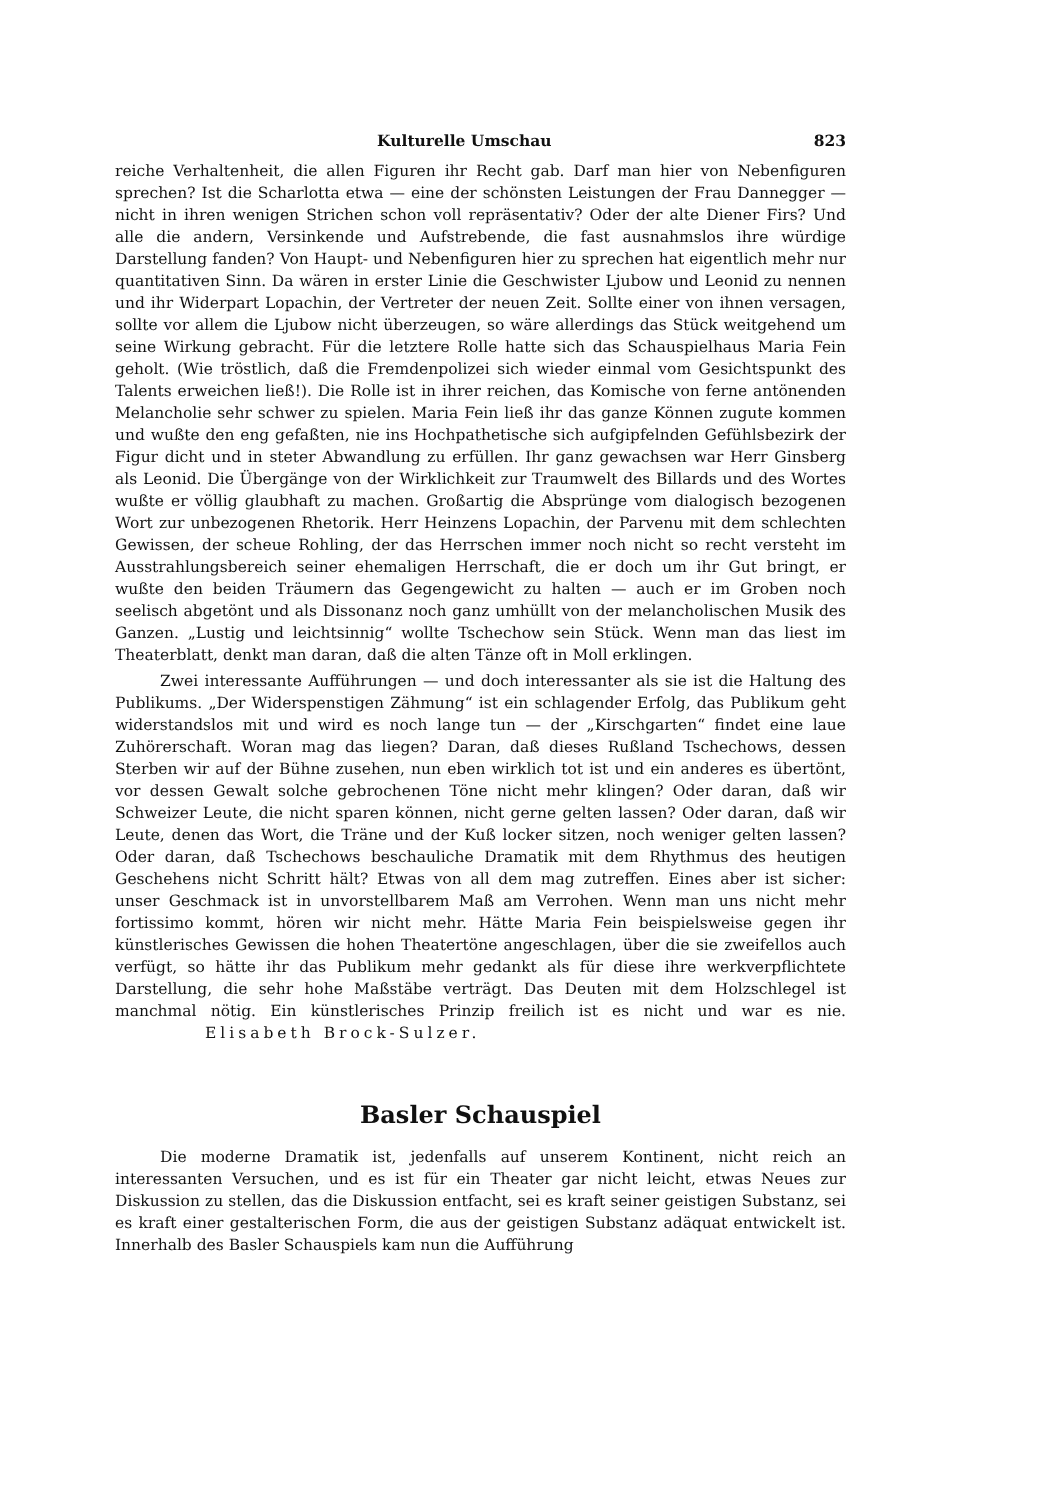Kulturelle Umschau 823
reiche Verhaltenheit, die allen Figuren ihr Recht gab. Darf man hier von Nebenfiguren sprechen? Ist die Scharlotta etwa — eine der schönsten Leistungen der Frau Dannegger — nicht in ihren wenigen Strichen schon voll repräsentativ? Oder der alte Diener Firs? Und alle die andern, Versinkende und Aufstrebende, die fast ausnahmslos ihre würdige Darstellung fanden? Von Haupt- und Nebenfiguren hier zu sprechen hat eigentlich mehr nur quantitativen Sinn. Da wären in erster Linie die Geschwister Ljubow und Leonid zu nennen und ihr Widerpart Lopachin, der Vertreter der neuen Zeit. Sollte einer von ihnen versagen, sollte vor allem die Ljubow nicht überzeugen, so wäre allerdings das Stück weitgehend um seine Wirkung gebracht. Für die letztere Rolle hatte sich das Schauspielhaus Maria Fein geholt. (Wie tröstlich, daß die Fremdenpolizei sich wieder einmal vom Gesichtspunkt des Talents erweichen ließ!). Die Rolle ist in ihrer reichen, das Komische von ferne antönenden Melancholie sehr schwer zu spielen. Maria Fein ließ ihr das ganze Können zugute kommen und wußte den eng gefaßten, nie ins Hochpathetische sich aufgipfelnden Gefühlsbezirk der Figur dicht und in steter Abwandlung zu erfüllen. Ihr ganz gewachsen war Herr Ginsberg als Leonid. Die Übergänge von der Wirklichkeit zur Traumwelt des Billards und des Wortes wußte er völlig glaubhaft zu machen. Großartig die Absprünge vom dialogisch bezogenen Wort zur unbezogenen Rhetorik. Herr Heinzens Lopachin, der Parvenu mit dem schlechten Gewissen, der scheue Rohling, der das Herrschen immer noch nicht so recht versteht im Ausstrahlungsbereich seiner ehemaligen Herrschaft, die er doch um ihr Gut bringt, er wußte den beiden Träumern das Gegengewicht zu halten — auch er im Groben noch seelisch abgetönt und als Dissonanz noch ganz umhüllt von der melancholischen Musik des Ganzen. „Lustig und leichtsinnig“ wollte Tschechow sein Stück. Wenn man das liest im Theaterblatt, denkt man daran, daß die alten Tänze oft in Moll erklingen.
Zwei interessante Aufführungen — und doch interessanter als sie ist die Haltung des Publikums. „Der Widerspenstigen Zähmung“ ist ein schlagender Erfolg, das Publikum geht widerstandslos mit und wird es noch lange tun — der „Kirschgarten“ findet eine laue Zuhörerschaft. Woran mag das liegen? Daran, daß dieses Rußland Tschechows, dessen Sterben wir auf der Bühne zusehen, nun eben wirklich tot ist und ein anderes es übertönt, vor dessen Gewalt solche gebrochenen Töne nicht mehr klingen? Oder daran, daß wir Schweizer Leute, die nicht sparen können, nicht gerne gelten lassen? Oder daran, daß wir Leute, denen das Wort, die Träne und der Kuß locker sitzen, noch weniger gelten lassen? Oder daran, daß Tschechows beschauliche Dramatik mit dem Rhythmus des heutigen Geschehens nicht Schritt hält? Etwas von all dem mag zutreffen. Eines aber ist sicher: unser Geschmack ist in unvorstellbarem Maß am Verrohen. Wenn man uns nicht mehr fortissimo kommt, hören wir nicht mehr. Hätte Maria Fein beispielsweise gegen ihr künstlerisches Gewissen die hohen Theatertöne angeschlagen, über die sie zweifellos auch verfügt, so hätte ihr das Publikum mehr gedankt als für diese ihre werkverpflichtete Darstellung, die sehr hohe Maßstäbe verträgt. Das Deuten mit dem Holzschlegel ist manchmal nötig. Ein künstlerisches Prinzip freilich ist es nicht und war es nie. Elisabeth Brock-Sulzer.
Basler Schauspiel
Die moderne Dramatik ist, jedenfalls auf unserem Kontinent, nicht reich an interessanten Versuchen, und es ist für ein Theater gar nicht leicht, etwas Neues zur Diskussion zu stellen, das die Diskussion entfacht, sei es kraft seiner geistigen Substanz, sei es kraft einer gestalterischen Form, die aus der geistigen Substanz adäquat entwickelt ist. Innerhalb des Basler Schauspiels kam nun die Aufführung